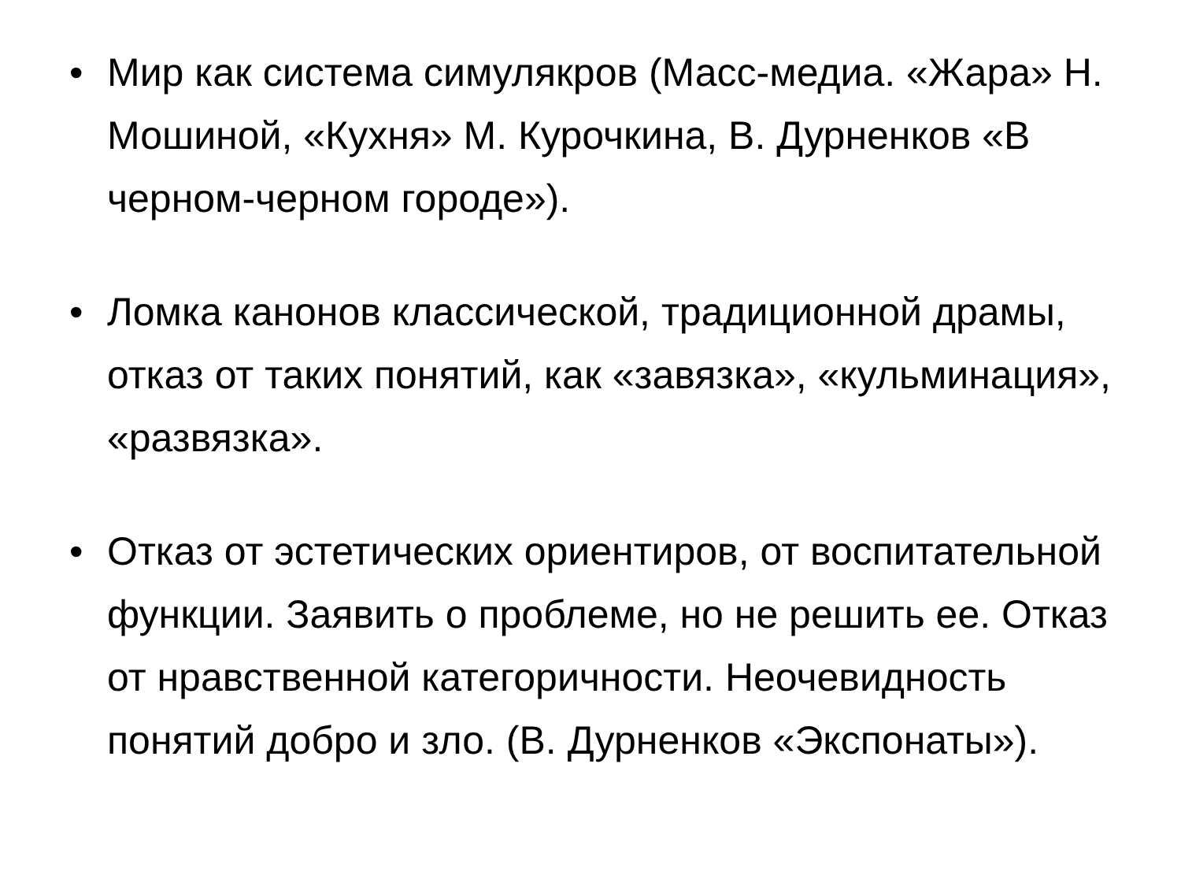• Мир как система симулякров (Масс-медиа. «Жара» Н. Мошиной, «Кухня» М. Курочкина, В. Дурненков «В черном-черном городе»).
• Ломка канонов классической, традиционной драмы, отказ от таких понятий, как «завязка», «кульминация», «развязка».
• Отказ от эстетических ориентиров, от воспитательной функции. Заявить о проблеме, но не решить ее. Отказ от нравственной категоричности. Неочевидность понятий добро и зло. (В. Дурненков «Экспонаты»).